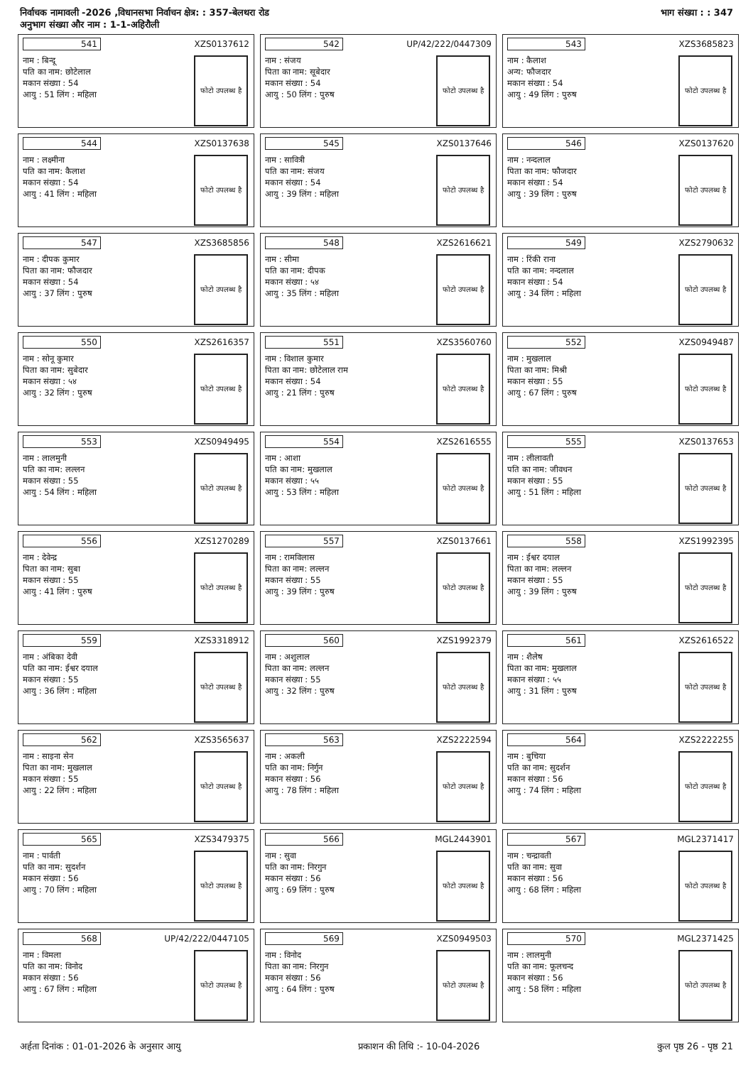निर्वाचक नामावली -2026 ,विधानसभा निर्वाचन क्षेत्र: : 357-बेलथरा रोड भाग संख्या : : 347
अनुभाग संख्या और नाम : 1-1-अहिरौली
541 XZS0137612
नाम : बिन्दू
पति का नाम: छोटेलाल
मकान संख्या : 54
आयु : 51 लिंग : महिला
फोटो उपलब्ध है
542 UP/42/222/0447309
नाम : संजय
पिता का नाम: सूबेदार
मकान संख्या : 54
आयु : 50 लिंग : पुरुष
फोटो उपलब्ध है
543 XZS3685823
नाम : कैलाश
अन्य: फौजदार
मकान संख्या : 54
आयु : 49 लिंग : पुरुष
फोटो उपलब्ध है
544 XZS0137638
नाम : लक्ष्मीना
पति का नाम: कैलाश
मकान संख्या : 54
आयु : 41 लिंग : महिला
फोटो उपलब्ध है
545 XZS0137646
नाम : सावित्री
पति का नाम: संजय
मकान संख्या : 54
आयु : 39 लिंग : महिला
फोटो उपलब्ध है
546 XZS0137620
नाम : नन्दलाल
पिता का नाम: फौजदार
मकान संख्या : 54
आयु : 39 लिंग : पुरुष
फोटो उपलब्ध है
547 XZS3685856
नाम : दीपक कुमार
पिता का नाम: फौजदार
मकान संख्या : 54
आयु : 37 लिंग : पुरुष
फोटो उपलब्ध है
548 XZS2616621
नाम : सीमा
पति का नाम: दीपक
मकान संख्या : ५४
आयु : 35 लिंग : महिला
फोटो उपलब्ध है
549 XZS2790632
नाम : रिंकी राना
पति का नाम: नन्दलाल
मकान संख्या : 54
आयु : 34 लिंग : महिला
फोटो उपलब्ध है
550 XZS2616357
नाम : सोनू कुमार
पिता का नाम: सुबेदार
मकान संख्या : ५४
आयु : 32 लिंग : पुरुष
फोटो उपलब्ध है
551 XZS3560760
नाम : विशाल कुमार
पिता का नाम: छोटेलाल राम
मकान संख्या : 54
आयु : 21 लिंग : पुरुष
फोटो उपलब्ध है
552 XZS0949487
नाम : मुखलाल
पिता का नाम: मिश्री
मकान संख्या : 55
आयु : 67 लिंग : पुरुष
फोटो उपलब्ध है
553 XZS0949495
नाम : लालमुनी
पति का नाम: लल्लन
मकान संख्या : 55
आयु : 54 लिंग : महिला
फोटो उपलब्ध है
554 XZS2616555
नाम : आशा
पति का नाम: मुखलाल
मकान संख्या : ५५
आयु : 53 लिंग : महिला
फोटो उपलब्ध है
555 XZS0137653
नाम : लीलावती
पति का नाम: जीवधन
मकान संख्या : 55
आयु : 51 लिंग : महिला
फोटो उपलब्ध है
556 XZS1270289
नाम : देवेन्द्र
पिता का नाम: सुबा
मकान संख्या : 55
आयु : 41 लिंग : पुरुष
फोटो उपलब्ध है
557 XZS0137661
नाम : रामविलास
पिता का नाम: लल्लन
मकान संख्या : 55
आयु : 39 लिंग : पुरुष
फोटो उपलब्ध है
558 XZS1992395
नाम : ईश्वर दयाल
पिता का नाम: लल्लन
मकान संख्या : 55
आयु : 39 लिंग : पुरुष
फोटो उपलब्ध है
559 XZS3318912
नाम : अंबिका देवी
पति का नाम: ईश्वर दयाल
मकान संख्या : 55
आयु : 36 लिंग : महिला
फोटो उपलब्ध है
560 XZS1992379
नाम : अशुलाल
पिता का नाम: लल्लन
मकान संख्या : 55
आयु : 32 लिंग : पुरुष
फोटो उपलब्ध है
561 XZS2616522
नाम : शैलेष
पिता का नाम: मुखलाल
मकान संख्या : ५५
आयु : 31 लिंग : पुरुष
फोटो उपलब्ध है
562 XZS3565637
नाम : साइना सेन
पिता का नाम: मुखलाल
मकान संख्या : 55
आयु : 22 लिंग : महिला
फोटो उपलब्ध है
563 XZS2222594
नाम : अकली
पति का नाम: निर्गुन
मकान संख्या : 56
आयु : 78 लिंग : महिला
फोटो उपलब्ध है
564 XZS2222255
नाम : बुचिया
पति का नाम: सुदर्शन
मकान संख्या : 56
आयु : 74 लिंग : महिला
फोटो उपलब्ध है
565 XZS3479375
नाम : पार्वती
पति का नाम: सुदर्शन
मकान संख्या : 56
आयु : 70 लिंग : महिला
फोटो उपलब्ध है
566 MGL2443901
नाम : सुवा
पति का नाम: निरगुन
मकान संख्या : 56
आयु : 69 लिंग : पुरुष
फोटो उपलब्ध है
567 MGL2371417
नाम : चन्द्रावती
पति का नाम: सुवा
मकान संख्या : 56
आयु : 68 लिंग : महिला
फोटो उपलब्ध है
568 UP/42/222/0447105
नाम : विमला
पति का नाम: विनोद
मकान संख्या : 56
आयु : 67 लिंग : महिला
फोटो उपलब्ध है
569 XZS0949503
नाम : विनोद
पिता का नाम: निरगुन
मकान संख्या : 56
आयु : 64 लिंग : पुरुष
फोटो उपलब्ध है
570 MGL2371425
नाम : लालमुनी
पति का नाम: फूलचन्द
मकान संख्या : 56
आयु : 58 लिंग : महिला
फोटो उपलब्ध है
अर्हता दिनांक : 01-01-2026 के अनुसार आयु प्रकाशन की तिथि :- 10-04-2026 कुल पृष्ठ 26 - पृष्ठ 21